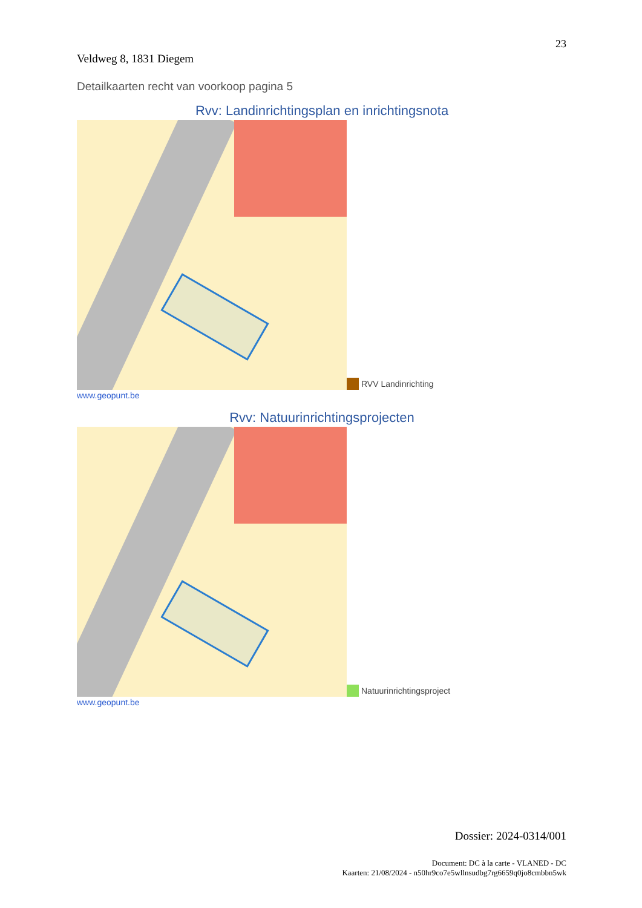23
Veldweg 8, 1831 Diegem
Detailkaarten recht van voorkoop pagina 5
Rvv: Landinrichtingsplan en inrichtingsnota
RVV Landinrichting
www.geopunt.be
Rvv: Natuurinrichtingsprojecten
Natuurinrichtingsproject
www.geopunt.be
Dossier: 2024-0314/001
Document: DC à la carte - VLANED - DC
Kaarten: 21/08/2024 - n50hr9co7e5wllnsudbg7rg6659q0jo8cmbbn5wk